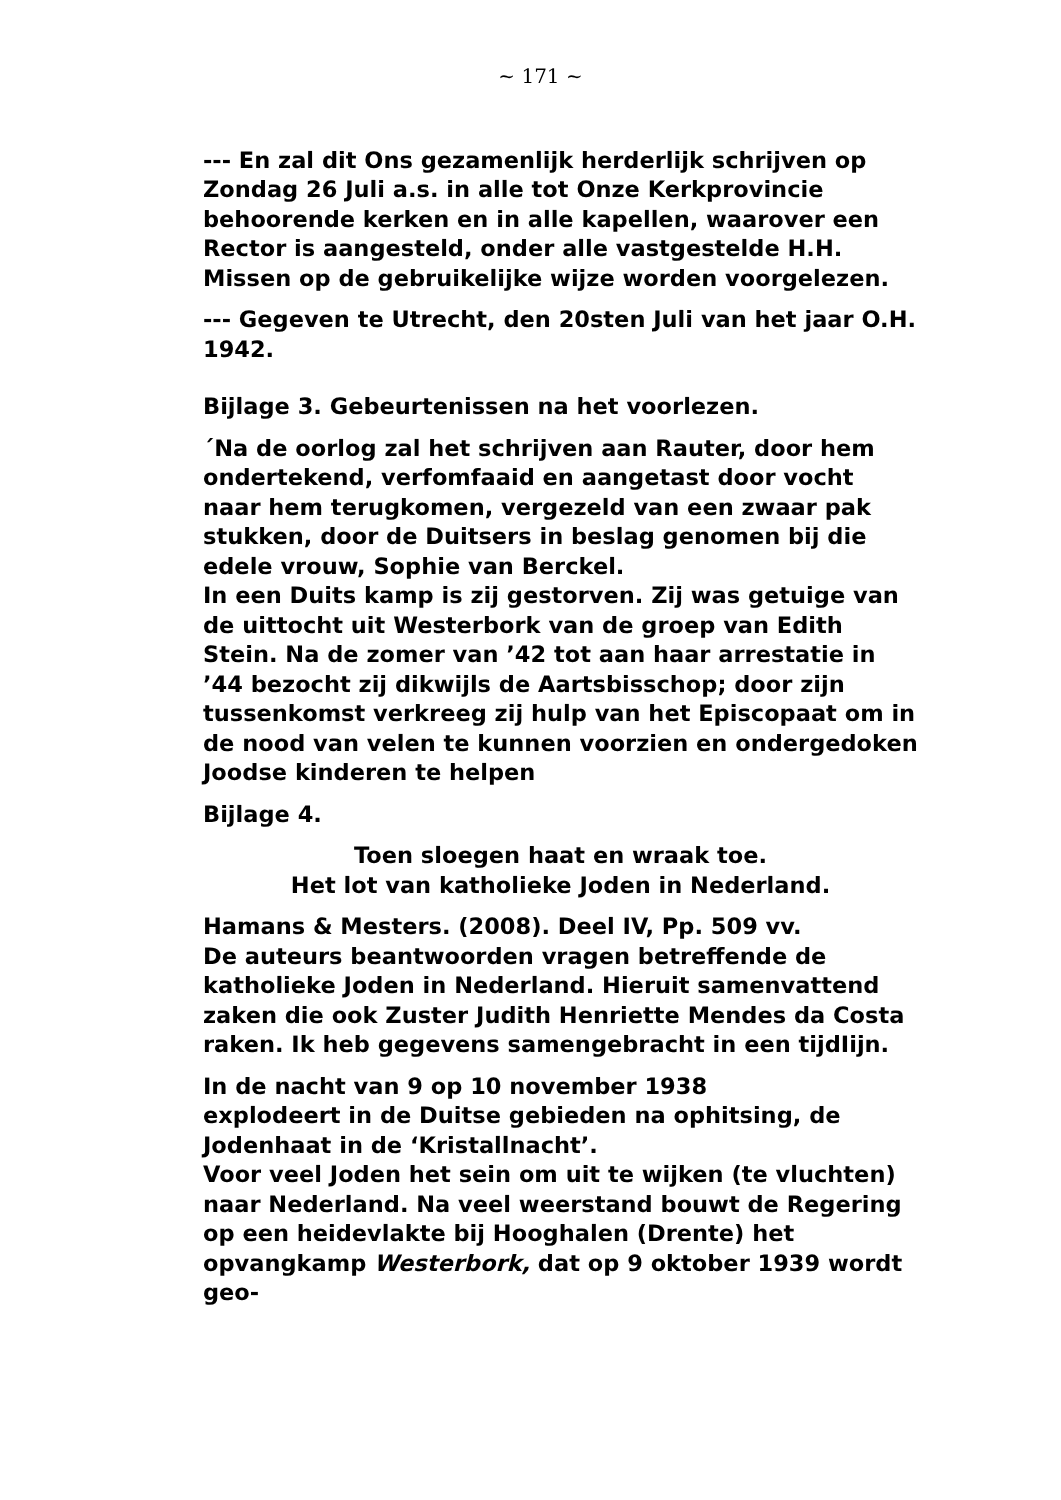~ 171 ~
--- En zal dit Ons gezamenlijk herderlijk schrijven op Zondag 26 Juli a.s. in alle tot Onze Kerkprovincie behoorende kerken en in alle kapellen, waarover een Rector is aangesteld, onder alle vastgestelde H.H. Missen op de gebruikelijke wijze worden voorgelezen.
--- Gegeven te Utrecht, den 20sten Juli van het jaar O.H. 1942.
Bijlage 3. Gebeurtenissen na het voorlezen.
´Na de oorlog zal het schrijven aan Rauter, door hem ondertekend, verfomfaaid en aangetast door vocht naar hem terugkomen, vergezeld van een zwaar pak stukken, door de Duitsers in beslag genomen bij die edele vrouw, Sophie van Berckel.
In een Duits kamp is zij gestorven. Zij was getuige van de uittocht uit Westerbork van de groep van Edith Stein. Na de zomer van ’42 tot aan haar arrestatie in ’44 bezocht zij dikwijls de Aartsbisschop; door zijn tussenkomst verkreeg zij hulp van het Episcopaat om in de nood van velen te kunnen voorzien en ondergedoken Joodse kinderen te helpen
Bijlage 4.
Toen sloegen haat en wraak toe.
Het lot van katholieke Joden in Nederland.
Hamans & Mesters. (2008). Deel IV, Pp. 509 vv.
De auteurs beantwoorden vragen betreffende de katholieke Joden in Nederland. Hieruit samenvattend zaken die ook Zuster Judith Henriette Mendes da Costa raken. Ik heb gegevens samengebracht in een tijdIijn.
In de nacht van 9 op 10 november 1938
explodeert in de Duitse gebieden na ophitsing, de Jodenhaat in de ‘Kristallnacht’.
Voor veel Joden het sein om uit te wijken (te vluchten) naar Nederland. Na veel weerstand bouwt de Regering op een heidevlakte bij Hooghalen (Drente) het opvangkamp Westerbork, dat op 9 oktober 1939 wordt geo-